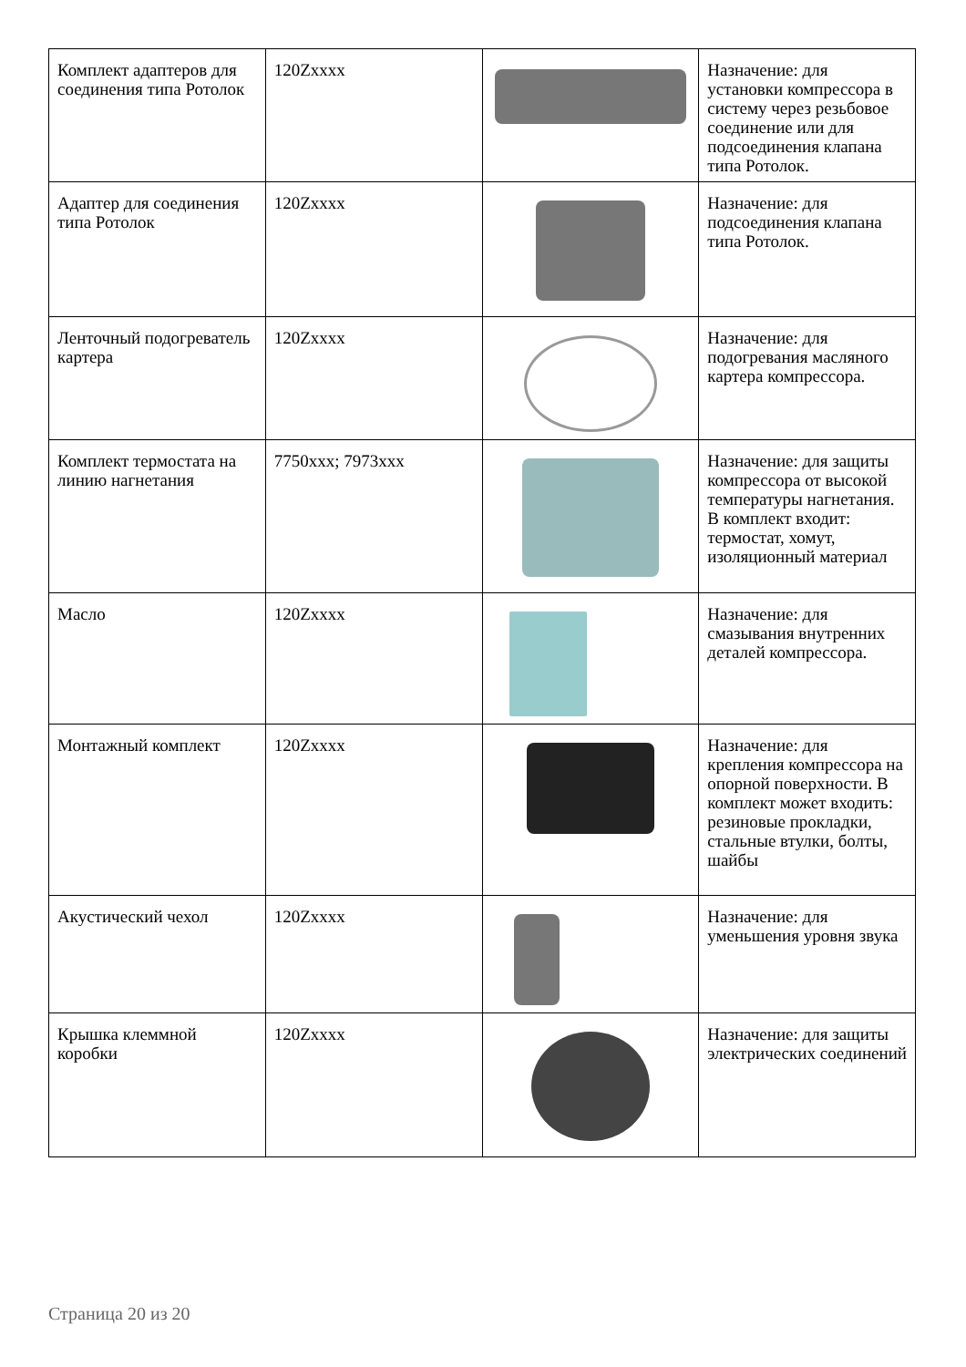| Комплект адаптеров для соединения типа Ротолок | 120Zxxxx | | Назначение: для установки компрессора в систему через резьбовое соединение или для подсоединения клапана типа Ротолок. |
| Адаптер для соединения типа Ротолок | 120Zxxxx | | Назначение: для подсоединения клапана типа Ротолок. |
| Ленточный подогреватель картера | 120Zxxxx | | Назначение: для подогревания масляного картера компрессора. |
| Комплект термостата на линию нагнетания | 7750xxx; 7973xxx | | Назначение: для защиты компрессора от высокой температуры нагнетания. В комплект входит: термостат, хомут, изоляционный материал |
| Масло | 120Zxxxx | | Назначение: для смазывания внутренних деталей компрессора. |
| Монтажный комплект | 120Zxxxx | | Назначение: для крепления компрессора на опорной поверхности. В комплект может входить: резиновые прокладки, стальные втулки, болты, шайбы |
| Акустический чехол | 120Zxxxx | | Назначение: для уменьшения уровня звука |
| Крышка клеммной коробки | 120Zxxxx | | Назначение: для защиты электрических соединений |
Страница 20 из 20